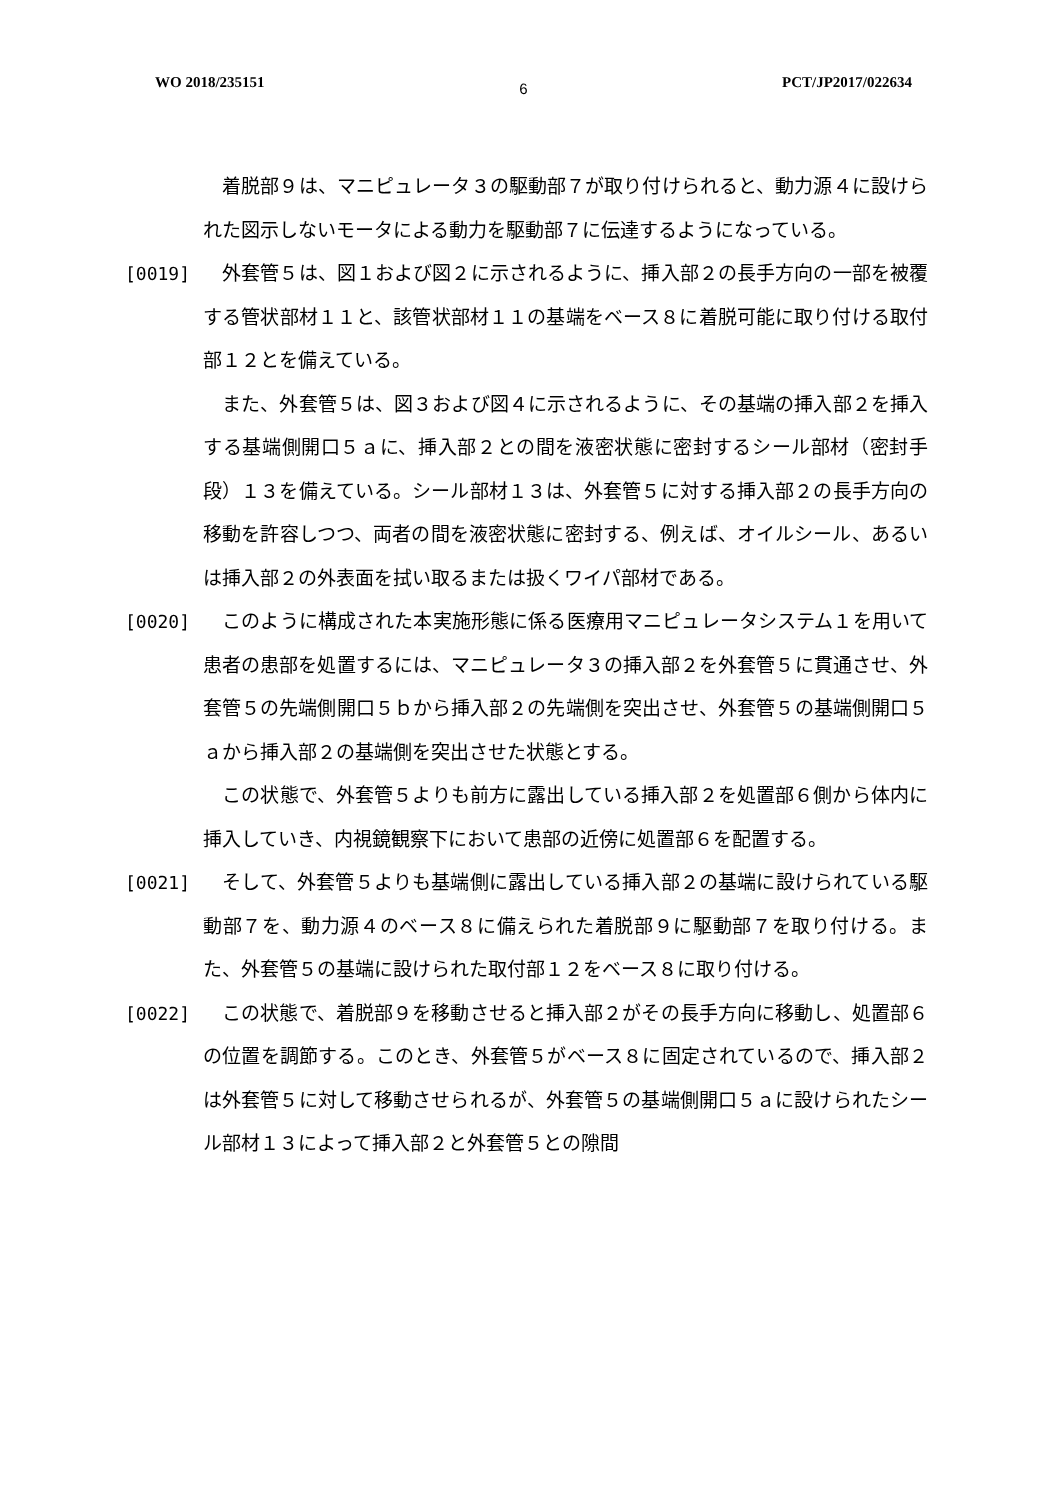WO 2018/235151 6 PCT/JP2017/022634
　着脱部９は、マニピュレータ３の駆動部７が取り付けられると、動力源４に設けられた図示しないモータによる動力を駆動部７に伝達するようになっている。
[0019] 　外套管５は、図１および図２に示されるように、挿入部２の長手方向の一部を被覆する管状部材１１と、該管状部材１１の基端をベース８に着脱可能に取り付ける取付部１２とを備えている。
　また、外套管５は、図３および図４に示されるように、その基端の挿入部２を挿入する基端側開口５ａに、挿入部２との間を液密状態に密封するシール部材（密封手段）１３を備えている。シール部材１３は、外套管５に対する挿入部２の長手方向の移動を許容しつつ、両者の間を液密状態に密封する、例えば、オイルシール、あるいは挿入部２の外表面を拭い取るまたは扱くワイパ部材である。
[0020] 　このように構成された本実施形態に係る医療用マニピュレータシステム１を用いて患者の患部を処置するには、マニピュレータ３の挿入部２を外套管５に貫通させ、外套管５の先端側開口５ｂから挿入部２の先端側を突出させ、外套管５の基端側開口５ａから挿入部２の基端側を突出させた状態とする。
　この状態で、外套管５よりも前方に露出している挿入部２を処置部６側から体内に挿入していき、内視鏡観察下において患部の近傍に処置部６を配置する。
[0021] 　そして、外套管５よりも基端側に露出している挿入部２の基端に設けられている駆動部７を、動力源４のベース８に備えられた着脱部９に駆動部７を取り付ける。また、外套管５の基端に設けられた取付部１２をベース８に取り付ける。
[0022] 　この状態で、着脱部９を移動させると挿入部２がその長手方向に移動し、処置部６の位置を調節する。このとき、外套管５がベース８に固定されているので、挿入部２は外套管５に対して移動させられるが、外套管５の基端側開口５ａに設けられたシール部材１３によって挿入部２と外套管５との隙間